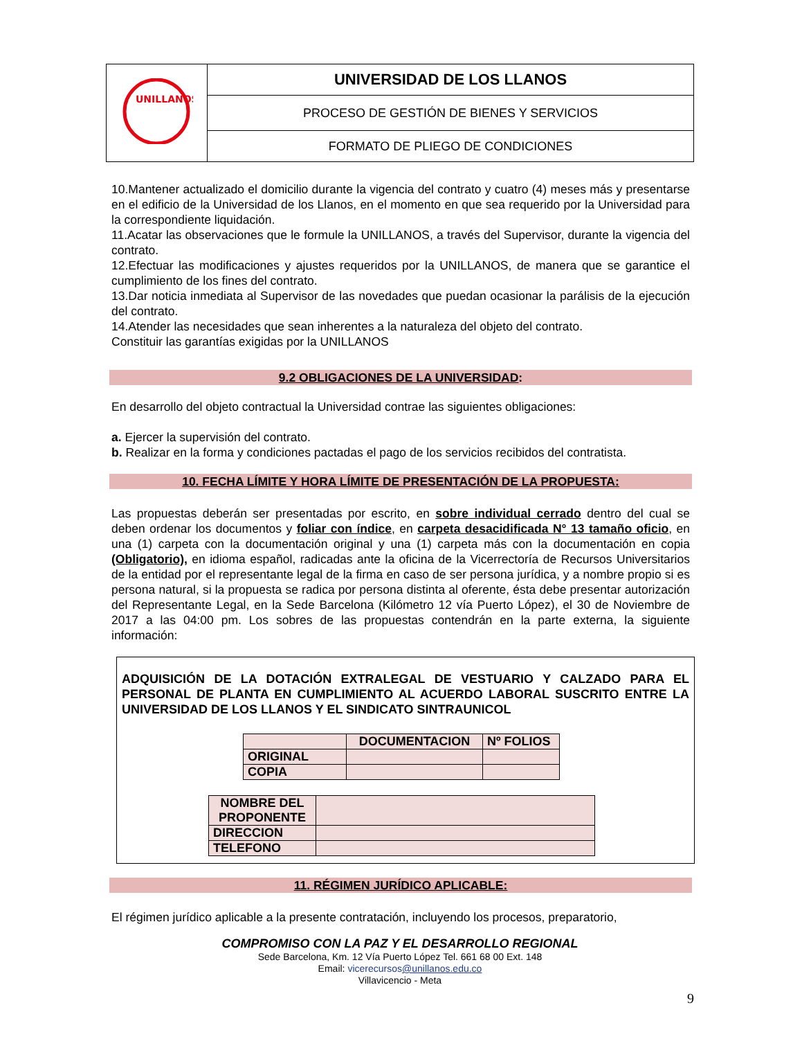| UNILLANOS | UNIVERSIDAD DE LOS LLANOS |
| | PROCESO DE GESTIÓN DE BIENES Y SERVICIOS |
| | FORMATO DE PLIEGO DE CONDICIONES |
10.Mantener actualizado el domicilio durante la vigencia del contrato y cuatro (4) meses más y presentarse en el edificio de la Universidad de los Llanos, en el momento en que sea requerido por la Universidad para la correspondiente liquidación.
11.Acatar las observaciones que le formule la UNILLANOS, a través del Supervisor, durante la vigencia del contrato.
12.Efectuar las modificaciones y ajustes requeridos por la UNILLANOS, de manera que se garantice el cumplimiento de los fines del contrato.
13.Dar noticia inmediata al Supervisor de las novedades que puedan ocasionar la parálisis de la ejecución del contrato.
14.Atender las necesidades que sean inherentes a la naturaleza del objeto del contrato.
Constituir las garantías exigidas por la UNILLANOS
9.2 OBLIGACIONES DE LA UNIVERSIDAD:
En desarrollo del objeto contractual la Universidad contrae las siguientes obligaciones:
a. Ejercer la supervisión del contrato.
b. Realizar en la forma y condiciones pactadas el pago de los servicios recibidos del contratista.
10. FECHA LÍMITE Y HORA LÍMITE DE PRESENTACIÓN DE LA PROPUESTA:
Las propuestas deberán ser presentadas por escrito, en sobre individual cerrado dentro del cual se deben ordenar los documentos y foliar con índice, en carpeta desacidificada N° 13 tamaño oficio, en una (1) carpeta con la documentación original y una (1) carpeta más con la documentación en copia (Obligatorio), en idioma español, radicadas ante la oficina de la Vicerrectoría de Recursos Universitarios de la entidad por el representante legal de la firma en caso de ser persona jurídica, y a nombre propio si es persona natural, si la propuesta se radica por persona distinta al oferente, ésta debe presentar autorización del Representante Legal, en la Sede Barcelona (Kilómetro 12 vía Puerto López), el 30 de Noviembre de 2017 a las 04:00 pm. Los sobres de las propuestas contendrán en la parte externa, la siguiente información:
ADQUISICIÓN DE LA DOTACIÓN EXTRALEGAL DE VESTUARIO Y CALZADO PARA EL PERSONAL DE PLANTA EN CUMPLIMIENTO AL ACUERDO LABORAL SUSCRITO ENTRE LA UNIVERSIDAD DE LOS LLANOS Y EL SINDICATO SINTRAUNICOL
| | DOCUMENTACION | Nº FOLIOS |
| ORIGINAL | | |
| COPIA | | |
| NOMBRE DEL PROPONENTE | |
| DIRECCION | |
| TELEFONO | |
11. RÉGIMEN JURÍDICO APLICABLE:
El régimen jurídico aplicable a la presente contratación, incluyendo los procesos, preparatorio,
COMPROMISO CON LA PAZ Y EL DESARROLLO REGIONAL
Sede Barcelona, Km. 12 Vía Puerto López Tel. 661 68 00 Ext. 148
Email: vicerecursos@unillanos.edu.co
Villavicencio - Meta
9